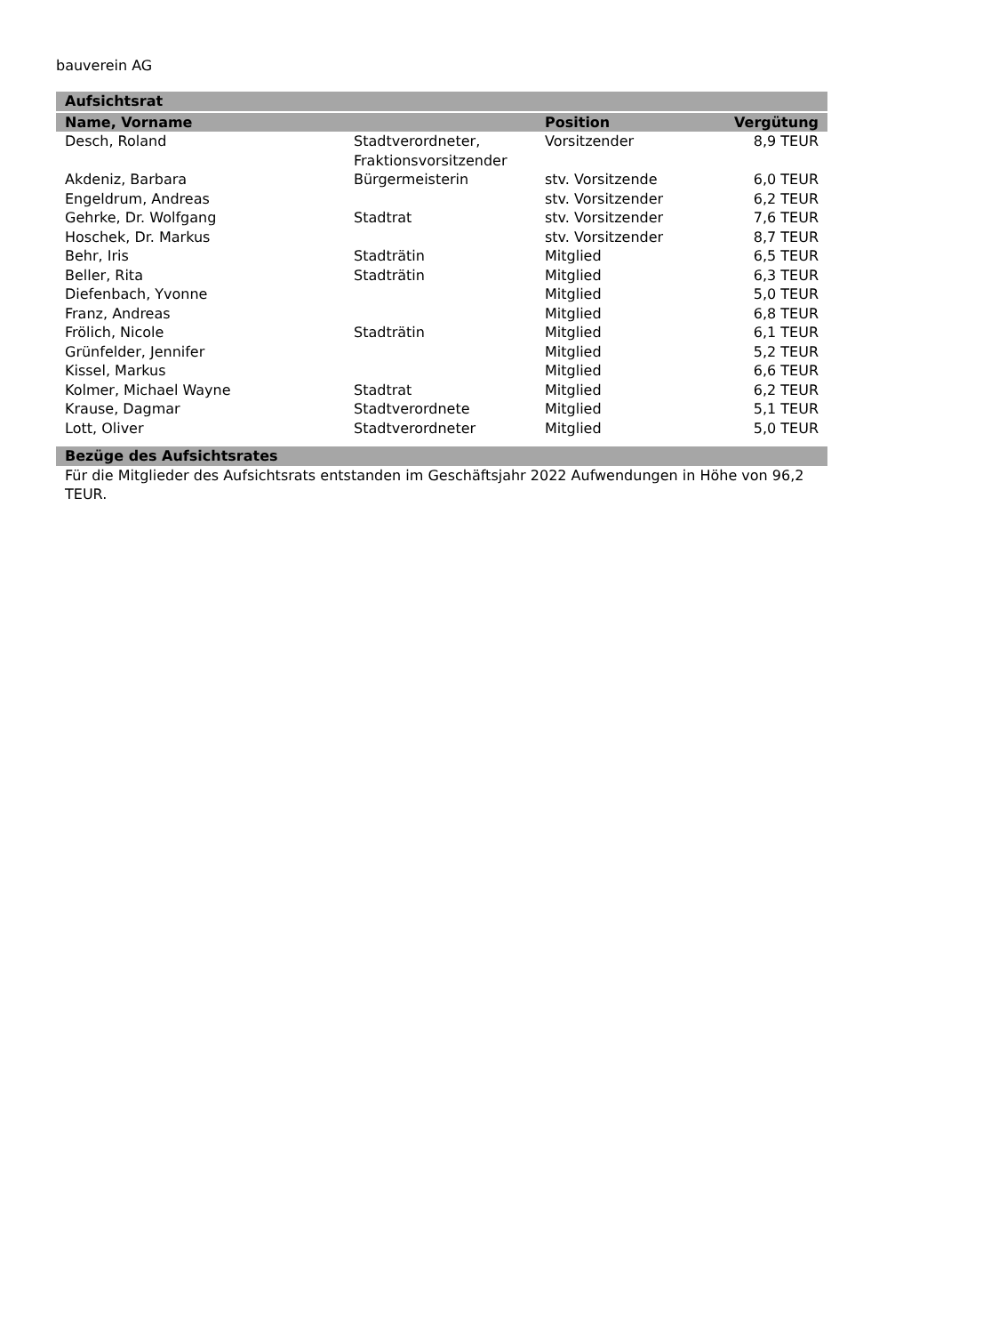bauverein AG
| Aufsichtsrat | | | |
| --- | --- | --- | --- |
| Name, Vorname | | Position | Vergütung |
| Desch, Roland | Stadtverordneter, Fraktionsvorsitzender | Vorsitzender | 8,9 TEUR |
| Akdeniz, Barbara | Bürgermeisterin | stv. Vorsitzende | 6,0 TEUR |
| Engeldrum, Andreas | | stv. Vorsitzender | 6,2 TEUR |
| Gehrke, Dr. Wolfgang | Stadtrat | stv. Vorsitzender | 7,6 TEUR |
| Hoschek, Dr. Markus | | stv. Vorsitzender | 8,7 TEUR |
| Behr, Iris | Stadträtin | Mitglied | 6,5 TEUR |
| Beller, Rita | Stadträtin | Mitglied | 6,3 TEUR |
| Diefenbach, Yvonne | | Mitglied | 5,0 TEUR |
| Franz, Andreas | | Mitglied | 6,8 TEUR |
| Frölich, Nicole | Stadträtin | Mitglied | 6,1 TEUR |
| Grünfelder, Jennifer | | Mitglied | 5,2 TEUR |
| Kissel, Markus | | Mitglied | 6,6 TEUR |
| Kolmer, Michael Wayne | Stadtrat | Mitglied | 6,2 TEUR |
| Krause, Dagmar | Stadtverordnete | Mitglied | 5,1 TEUR |
| Lott, Oliver | Stadtverordneter | Mitglied | 5,0 TEUR |
| Bezüge des Aufsichtsrates | | | |
Für die Mitglieder des Aufsichtsrats entstanden im Geschäftsjahr 2022 Aufwendungen in Höhe von 96,2 TEUR.